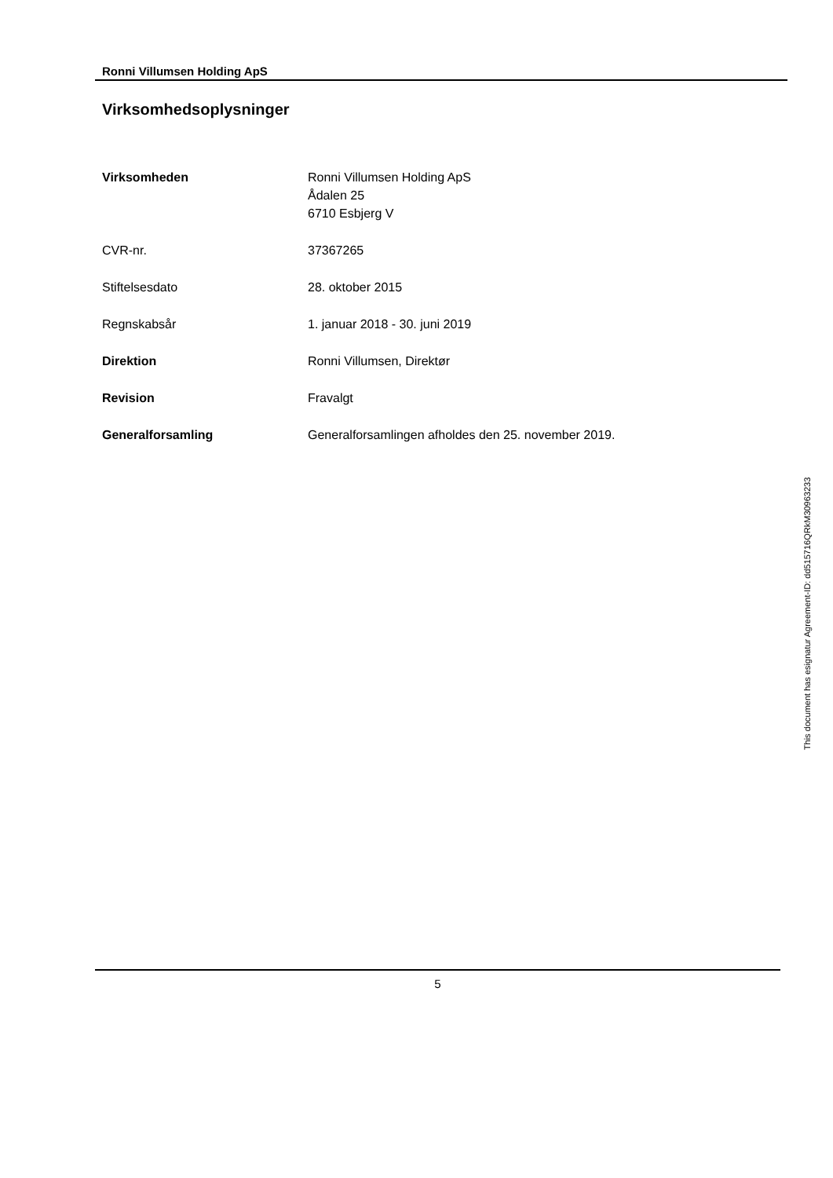Ronni Villumsen Holding ApS
Virksomhedsoplysninger
Virksomheden Ronni Villumsen Holding ApS
Ådalen 25
6710 Esbjerg V
CVR-nr. 37367265
Stiftelsesdato 28. oktober 2015
Regnskabsår 1. januar 2018 - 30. juni 2019
Direktion Ronni Villumsen, Direktør
Revision Fravalgt
Generalforsamling Generalforsamlingen afholdes den 25. november 2019.
This document has esignatur Agreement-ID: dd515716QRkM30963233
5